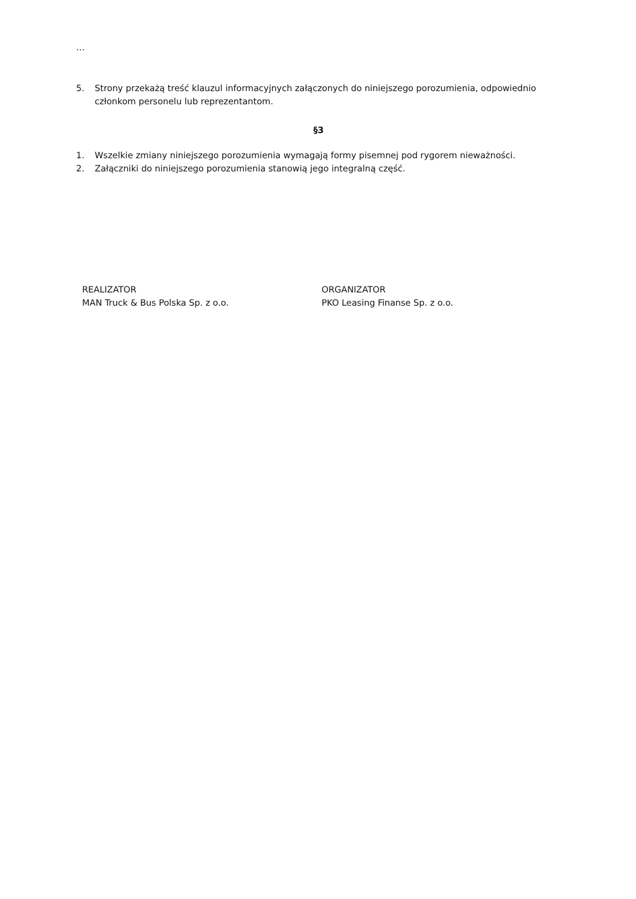…
5. Strony przekażą treść klauzul informacyjnych załączonych do niniejszego porozumienia, odpowiednio członkom personelu lub reprezentantom.
§3
1. Wszelkie zmiany niniejszego porozumienia wymagają formy pisemnej pod rygorem nieważności.
2. Załączniki do niniejszego porozumienia stanowią jego integralną część.
REALIZATOR
MAN Truck & Bus Polska Sp. z o.o.
ORGANIZATOR
PKO Leasing Finanse Sp. z o.o.